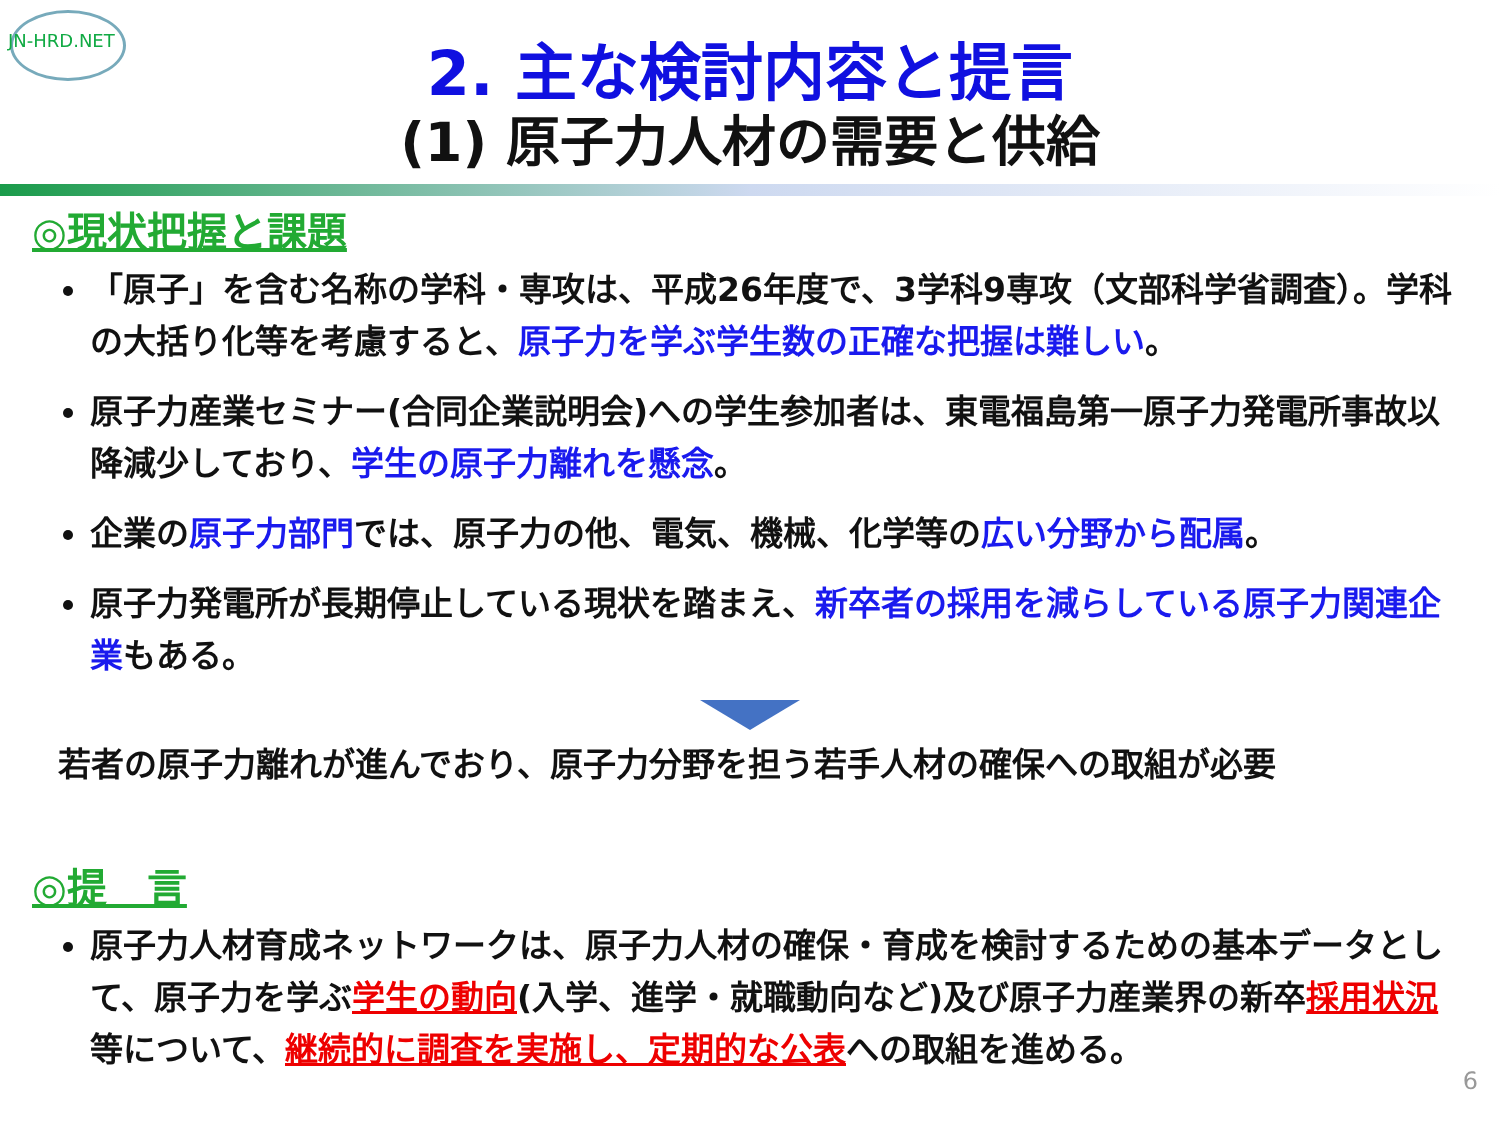JN-HRD.NET
2. 主な検討内容と提言
(1) 原子力人材の需要と供給
◎現状把握と課題
「原子」を含む名称の学科・専攻は、平成26年度で、3学科9専攻（文部科学省調査）。学科の大括り化等を考慮すると、原子力を学ぶ学生数の正確な把握は難しい。
原子力産業セミナー(合同企業説明会)への学生参加者は、東電福島第一原子力発電所事故以降減少しており、学生の原子力離れを懸念。
企業の原子力部門では、原子力の他、電気、機械、化学等の広い分野から配属。
原子力発電所が長期停止している現状を踏まえ、新卒者の採用を減らしている原子力関連企業もある。
若者の原子力離れが進んでおり、原子力分野を担う若手人材の確保への取組が必要
◎提　言
原子力人材育成ネットワークは、原子力人材の確保・育成を検討するための基本データとして、原子力を学ぶ学生の動向(入学、進学・就職動向など)及び原子力産業界の新卒採用状況等について、継続的に調査を実施し、定期的な公表への取組を進める。
6